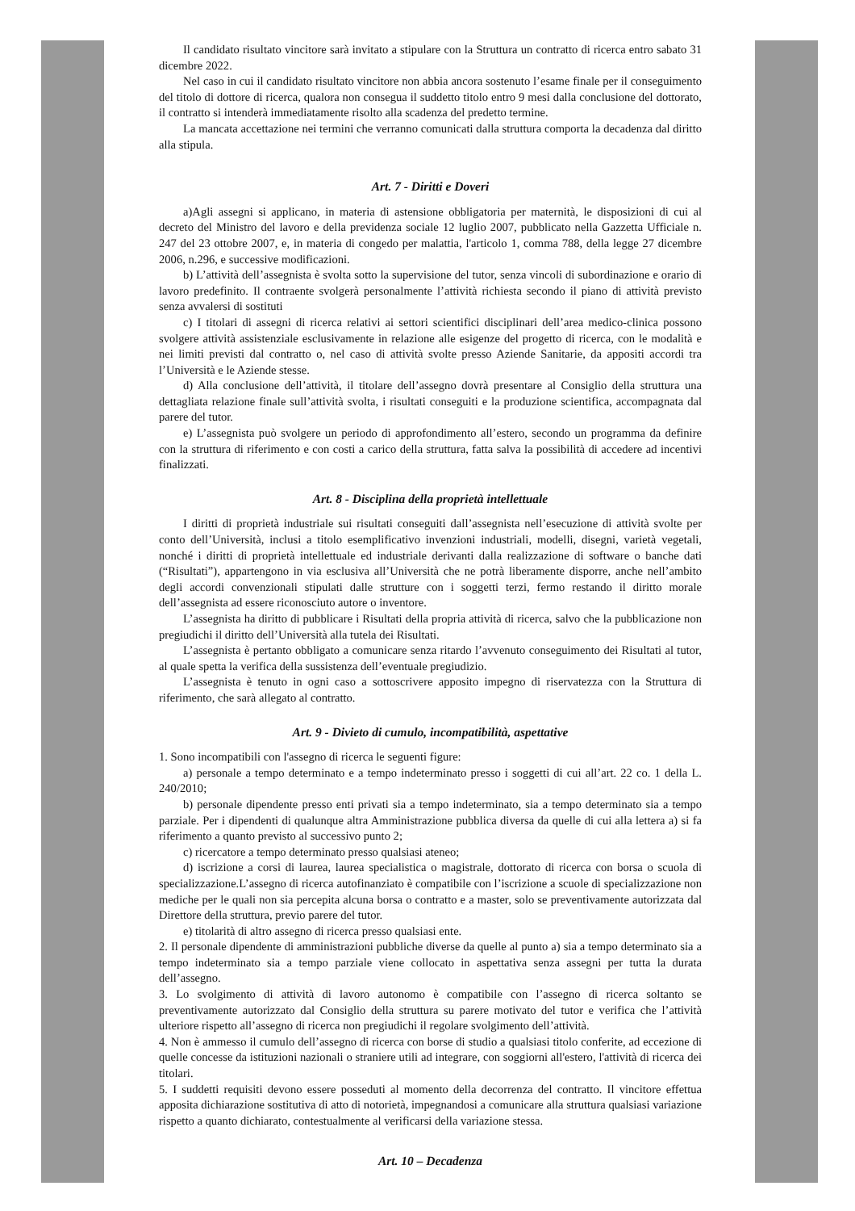Il candidato risultato vincitore sarà invitato a stipulare con la Struttura un contratto di ricerca entro sabato 31 dicembre 2022.
Nel caso in cui il candidato risultato vincitore non abbia ancora sostenuto l’esame finale per il conseguimento del titolo di dottore di ricerca, qualora non consegua il suddetto titolo entro 9 mesi dalla conclusione del dottorato, il contratto si intenderà immediatamente risolto alla scadenza del predetto termine.
La mancata accettazione nei termini che verranno comunicati dalla struttura comporta la decadenza dal diritto alla stipula.
Art. 7 - Diritti e Doveri
a)Agli assegni si applicano, in materia di astensione obbligatoria per maternità, le disposizioni di cui al decreto del Ministro del lavoro e della previdenza sociale 12 luglio 2007, pubblicato nella Gazzetta Ufficiale n. 247 del 23 ottobre 2007, e, in materia di congedo per malattia, l'articolo 1, comma 788, della legge 27 dicembre 2006, n.296, e successive modificazioni.
b) L’attività dell’assegnista è svolta sotto la supervisione del tutor, senza vincoli di subordinazione e orario di lavoro predefinito. Il contraente svolgerà personalmente l’attività richiesta secondo il piano di attività previsto senza avvalersi di sostituti
c) I titolari di assegni di ricerca relativi ai settori scientifici disciplinari dell’area medico-clinica possono svolgere attività assistenziale esclusivamente in relazione alle esigenze del progetto di ricerca, con le modalità e nei limiti previsti dal contratto o, nel caso di attività svolte presso Aziende Sanitarie, da appositi accordi tra l’Università e le Aziende stesse.
d) Alla conclusione dell’attività, il titolare dell’assegno dovrà presentare al Consiglio della struttura una dettagliata relazione finale sull’attività svolta, i risultati conseguiti e la produzione scientifica, accompagnata dal parere del tutor.
e) L’assegnista può svolgere un periodo di approfondimento all’estero, secondo un programma da definire con la struttura di riferimento e con costi a carico della struttura, fatta salva la possibilità di accedere ad incentivi finalizzati.
Art. 8 - Disciplina della proprietà intellettuale
I diritti di proprietà industriale sui risultati conseguiti dall’assegnista nell’esecuzione di attività svolte per conto dell’Università, inclusi a titolo esemplificativo invenzioni industriali, modelli, disegni, varietà vegetali, nonché i diritti di proprietà intellettuale ed industriale derivanti dalla realizzazione di software o banche dati (“Risultati”), appartengono in via esclusiva all’Università che ne potrà liberamente disporre, anche nell’ambito degli accordi convenzionali stipulati dalle strutture con i soggetti terzi, fermo restando il diritto morale dell’assegnista ad essere riconosciuto autore o inventore.
L’assegnista ha diritto di pubblicare i Risultati della propria attività di ricerca, salvo che la pubblicazione non pregiudichi il diritto dell’Università alla tutela dei Risultati.
L’assegnista è pertanto obbligato a comunicare senza ritardo l’avvenuto conseguimento dei Risultati al tutor, al quale spetta la verifica della sussistenza dell’eventuale pregiudizio.
L’assegnista è tenuto in ogni caso a sottoscrivere apposito impegno di riservatezza con la Struttura di riferimento, che sarà allegato al contratto.
Art. 9 - Divieto di cumulo, incompatibilità, aspettative
1. Sono incompatibili con l'assegno di ricerca le seguenti figure:
a) personale a tempo determinato e a tempo indeterminato presso i soggetti di cui all’art. 22 co. 1 della L. 240/2010;
b) personale dipendente presso enti privati sia a tempo indeterminato, sia a tempo determinato sia a tempo parziale. Per i dipendenti di qualunque altra Amministrazione pubblica diversa da quelle di cui alla lettera a) si fa riferimento a quanto previsto al successivo punto 2;
c) ricercatore a tempo determinato presso qualsiasi ateneo;
d) iscrizione a corsi di laurea, laurea specialistica o magistrale, dottorato di ricerca con borsa o scuola di specializzazione.L’assegno di ricerca autofinanziato è compatibile con l’iscrizione a scuole di specializzazione non mediche per le quali non sia percepita alcuna borsa o contratto e a master, solo se preventivamente autorizzata dal Direttore della struttura, previo parere del tutor.
e) titolarità di altro assegno di ricerca presso qualsiasi ente.
2. Il personale dipendente di amministrazioni pubbliche diverse da quelle al punto a) sia a tempo determinato sia a tempo indeterminato sia a tempo parziale viene collocato in aspettativa senza assegni per tutta la durata dell’assegno.
3. Lo svolgimento di attività di lavoro autonomo è compatibile con l’assegno di ricerca soltanto se preventivamente autorizzato dal Consiglio della struttura su parere motivato del tutor e verifica che l’attività ulteriore rispetto all’assegno di ricerca non pregiudichi il regolare svolgimento dell’attività.
4. Non è ammesso il cumulo dell’assegno di ricerca con borse di studio a qualsiasi titolo conferite, ad eccezione di quelle concesse da istituzioni nazionali o straniere utili ad integrare, con soggiorni all'estero, l'attività di ricerca dei titolari.
5. I suddetti requisiti devono essere posseduti al momento della decorrenza del contratto. Il vincitore effettua apposita dichiarazione sostitutiva di atto di notorietà, impegnandosi a comunicare alla struttura qualsiasi variazione rispetto a quanto dichiarato, contestualmente al verificarsi della variazione stessa.
Art. 10 – Decadenza